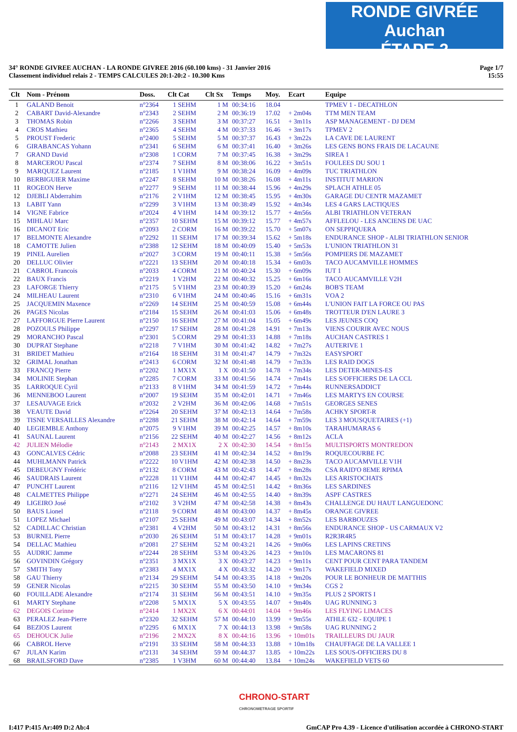RONDE GIVRÉE Auchan
ÉTAPE 2
34° RONDE GIVREE AUCHAN - LA RONDE GIVREE 2016 (60.100 kms) - 31 Janvier 2016
Classement individuel relais 2 - TEMPS CALCULES 20:1-20:2 - 10.300 Kms
Page 1/7
15:55
| Clt | Nom - Prénom | Doss. | Clt Cat | Clt Sx | Temps | Moy. | Ecart | Equipe |
| --- | --- | --- | --- | --- | --- | --- | --- | --- |
| 1 | GALAND Benoit | n°2364 | 1 SEHM | 1 M | 00:34:16 | 18.04 | | TPMEV 1 - DECATHLON |
| 2 | CABART David-Alexandre | n°2343 | 2 SEHM | 2 M | 00:36:19 | 17.02 | + 2m04s | TTM MEN TEAM |
| 3 | THOMAS Robin | n°2266 | 3 SEHM | 3 M | 00:37:27 | 16.51 | + 3m11s | ASP MANAGEMENT - DJ DEM |
| 4 | CROS Mathieu | n°2365 | 4 SEHM | 4 M | 00:37:33 | 16.46 | + 3m17s | TPMEV 2 |
| 5 | PROUST Frederic | n°2400 | 5 SEHM | 5 M | 00:37:37 | 16.43 | + 3m22s | LA CAVE DE LAURENT |
| 6 | GIRABANCAS Yohann | n°2341 | 6 SEHM | 6 M | 00:37:41 | 16.40 | + 3m26s | LES GENS BONS FRAIS DE LACAUNE |
| 7 | GRAND David | n°2308 | 1 CORM | 7 M | 00:37:45 | 16.38 | + 3m29s | SIREA 1 |
| 8 | MARCEROU Pascal | n°2374 | 7 SEHM | 8 M | 00:38:06 | 16.22 | + 3m51s | FOULEES DU SOU 1 |
| 9 | MARQUEZ Laurent | n°2185 | 1 V1HM | 9 M | 00:38:24 | 16.09 | + 4m09s | TUC TRIATHLON |
| 10 | BERBIGUIER Maxime | n°2247 | 8 SEHM | 10 M | 00:38:26 | 16.08 | + 4m11s | INSTITUT MARION |
| 11 | ROGEON Herve | n°2277 | 9 SEHM | 11 M | 00:38:44 | 15.96 | + 4m29s | SPLACH ATHLE 05 |
| 12 | DJEBLI Abderrahim | n°2176 | 2 V1HM | 12 M | 00:38:45 | 15.95 | + 4m30s | GARAGE DU CENTR MAZAMET |
| 13 | LABIT Yann | n°2299 | 3 V1HM | 13 M | 00:38:49 | 15.92 | + 4m34s | LES 4 GARS LACTIQUES |
| 14 | VIGNE Fabrice | n°2024 | 4 V1HM | 14 M | 00:39:12 | 15.77 | + 4m56s | ALBI TRIATHLON VETERAN |
| 15 | MIHLAU Marc | n°2357 | 10 SEHM | 15 M | 00:39:12 | 15.77 | + 4m57s | AFFLELOU - LES ANCIENS DE UAC |
| 16 | DICANOT Eric | n°2093 | 2 CORM | 16 M | 00:39:22 | 15.70 | + 5m07s | ON SEPPIQUERA |
| 17 | BELMONTE Alexandre | n°2292 | 11 SEHM | 17 M | 00:39:34 | 15.62 | + 5m18s | ENDURANCE SHOP - ALBI TRIATHLON SENIOR |
| 18 | CAMOTTE Julien | n°2388 | 12 SEHM | 18 M | 00:40:09 | 15.40 | + 5m53s | L'UNION TRIATHLON 31 |
| 19 | PINEL Aurelien | n°2027 | 3 CORM | 19 M | 00:40:11 | 15.38 | + 5m56s | POMPIERS DE MAZAMET |
| 20 | DELLUC Olivier | n°2221 | 13 SEHM | 20 M | 00:40:18 | 15.34 | + 6m03s | TACO AUCAMVILLE HOMMES |
| 21 | CABROL Francois | n°2033 | 4 CORM | 21 M | 00:40:24 | 15.30 | + 6m09s | IUT 1 |
| 22 | BAUX Francis | n°2219 | 1 V2HM | 22 M | 00:40:32 | 15.25 | + 6m16s | TACO AUCAMVILLE V2H |
| 23 | LAFORGE Thierry | n°2175 | 5 V1HM | 23 M | 00:40:39 | 15.20 | + 6m24s | BOB'S TEAM |
| 24 | MILHEAU Laurent | n°2310 | 6 V1HM | 24 M | 00:40:46 | 15.16 | + 6m31s | VOA 2 |
| 25 | JACQUEMIN Maxence | n°2269 | 14 SEHM | 25 M | 00:40:59 | 15.08 | + 6m44s | L'UNION FAIT LA FORCE OU PAS |
| 26 | PAGES Nicolas | n°2184 | 15 SEHM | 26 M | 00:41:03 | 15.06 | + 6m48s | TROTTEUR D'EN LAURE 3 |
| 27 | LAFFORGUE Pierre Laurent | n°2150 | 16 SEHM | 27 M | 00:41:04 | 15.05 | + 6m49s | LES JEUNES COQ |
| 28 | POZOULS Philippe | n°2297 | 17 SEHM | 28 M | 00:41:28 | 14.91 | + 7m13s | VIENS COURIR AVEC NOUS |
| 29 | MORANCHO Pascal | n°2301 | 5 CORM | 29 M | 00:41:33 | 14.88 | + 7m18s | AUCHAN CASTRES 1 |
| 30 | DUPRAT Stephane | n°2218 | 7 V1HM | 30 M | 00:41:42 | 14.82 | + 7m27s | AUTERIVE 1 |
| 31 | BRIDET Mathieu | n°2164 | 18 SEHM | 31 M | 00:41:47 | 14.79 | + 7m32s | EASYSPORT |
| 32 | GRIMAL Jonathan | n°2413 | 6 CORM | 32 M | 00:41:48 | 14.79 | + 7m33s | LES RAID DOGS |
| 33 | FRANCQ Pierre | n°2202 | 1 MX1X | 1 X | 00:41:50 | 14.78 | + 7m34s | LES DETER-MINES-ES |
| 34 | MOLINIE Stephan | n°2285 | 7 CORM | 33 M | 00:41:56 | 14.74 | + 7m41s | LES S/OFFICIERS DE LA CCL |
| 35 | LARROQUE Cyril | n°2133 | 8 V1HM | 34 M | 00:41:59 | 14.72 | + 7m44s | RUNNERSADDICT |
| 36 | MENNEBOO Laurent | n°2007 | 19 SEHM | 35 M | 00:42:01 | 14.71 | + 7m46s | LES MARTYS EN COURSE |
| 37 | LESAUVAGE Erick | n°2032 | 2 V2HM | 36 M | 00:42:06 | 14.68 | + 7m51s | GEORGES SENES |
| 38 | VEAUTE David | n°2264 | 20 SEHM | 37 M | 00:42:13 | 14.64 | + 7m58s | ACHKY SPORT-R |
| 39 | TISNE VERSAILLES Alexandre | n°2288 | 21 SEHM | 38 M | 00:42:14 | 14.64 | + 7m59s | LES 3 MOUSQUETAIRES (+1) |
| 40 | LEGIEMBLE Anthony | n°2075 | 9 V1HM | 39 M | 00:42:25 | 14.57 | + 8m10s | TARAHUMARAS 6 |
| 41 | SAUNAL Laurent | n°2156 | 22 SEHM | 40 M | 00:42:27 | 14.56 | + 8m12s | ACLA |
| 42 | JULIEN Mélodie | n°2143 | 2 MX1X | 2 X | 00:42:30 | 14.54 | + 8m15s | MULTISPORTS MONTREDON |
| 43 | GONCALVES Cédric | n°2088 | 23 SEHM | 41 M | 00:42:34 | 14.52 | + 8m19s | ROQUECOURBE FC |
| 44 | MUHLMANN Patrick | n°2222 | 10 V1HM | 42 M | 00:42:38 | 14.50 | + 8m23s | TACO AUCAMVILLE V1H |
| 45 | DEBEUGNY Frédéric | n°2132 | 8 CORM | 43 M | 00:42:43 | 14.47 | + 8m28s | CSA RAID'O 8EME RPIMA |
| 46 | SAUDRAIS Laurent | n°2228 | 11 V1HM | 44 M | 00:42:47 | 14.45 | + 8m32s | LES ARISTOCHATS |
| 47 | PUNCHT Laurent | n°2116 | 12 V1HM | 45 M | 00:42:51 | 14.42 | + 8m36s | LES SARDINES |
| 48 | CALMETTES Philippe | n°2271 | 24 SEHM | 46 M | 00:42:55 | 14.40 | + 8m39s | ASPF CASTRES |
| 49 | LIGEIRO José | n°2102 | 3 V2HM | 47 M | 00:42:58 | 14.38 | + 8m43s | CHALLENGE DU HAUT LANGUEDONC |
| 50 | BAUS Lionel | n°2118 | 9 CORM | 48 M | 00:43:00 | 14.37 | + 8m45s | ORANGE GIVREE |
| 51 | LOPEZ Michael | n°2107 | 25 SEHM | 49 M | 00:43:07 | 14.34 | + 8m52s | LES BARBOUZES |
| 52 | CADILLAC Christian | n°2381 | 4 V2HM | 50 M | 00:43:12 | 14.31 | + 8m56s | ENDURANCE SHOP - US CARMAUX V2 |
| 53 | BURNEL Pierre | n°2030 | 26 SEHM | 51 M | 00:43:17 | 14.28 | + 9m01s | R2R3R4R5 |
| 54 | DELLAC Mathieu | n°2081 | 27 SEHM | 52 M | 00:43:21 | 14.26 | + 9m06s | LES LAPINS CRETINS |
| 55 | AUDRIC Jamme | n°2244 | 28 SEHM | 53 M | 00:43:26 | 14.23 | + 9m10s | LES MACARONS 81 |
| 56 | GOVINDIN Grégory | n°2351 | 3 MX1X | 3 X | 00:43:27 | 14.23 | + 9m11s | CENT POUR CENT PARA TANDEM |
| 57 | SMITH Tony | n°2383 | 4 MX1X | 4 X | 00:43:32 | 14.20 | + 9m17s | WAKEFIELD MIXED |
| 58 | GAU Thierry | n°2134 | 29 SEHM | 54 M | 00:43:35 | 14.18 | + 9m20s | POUR LE BONHEUR DE MATTHIS |
| 59 | GENER Nicolas | n°2215 | 30 SEHM | 55 M | 00:43:50 | 14.10 | + 9m34s | CGS 2 |
| 60 | FOUILLADE Alexandre | n°2174 | 31 SEHM | 56 M | 00:43:51 | 14.10 | + 9m35s | PLUS 2 SPORTS I |
| 61 | MARTY Stephane | n°2208 | 5 MX1X | 5 X | 00:43:55 | 14.07 | + 9m40s | UAG RUNNING 3 |
| 62 | DEGOIS Corinne | n°2414 | 1 MX2X | 6 X | 00:44:01 | 14.04 | + 9m46s | LES FLYING LIMACES |
| 63 | PERALEZ Jean-Pierre | n°2320 | 32 SEHM | 57 M | 00:44:10 | 13.99 | + 9m55s | ATHLE 632 - EQUIPE 1 |
| 64 | BEZIOS Laurent | n°2295 | 6 MX1X | 7 X | 00:44:13 | 13.98 | + 9m58s | UAG RUNNING 2 |
| 65 | DEHOUCK Julie | n°2196 | 2 MX2X | 8 X | 00:44:16 | 13.96 | + 10m01s | TRAILLEURS DU JAUR |
| 66 | CABROL Herve | n°2191 | 33 SEHM | 58 M | 00:44:33 | 13.88 | + 10m18s | CHAUFFAGE DE LA VALLEE 1 |
| 67 | JULAN Karim | n°2131 | 34 SEHM | 59 M | 00:44:37 | 13.85 | + 10m22s | LES SOUS-OFFICIERS DU 8 |
| 68 | BRAILSFORD Dave | n°2385 | 1 V3HM | 60 M | 00:44:40 | 13.84 | + 10m24s | WAKEFIELD VETS 60 |
CHRONO-START
CHRONOMETRAGE SPORTIF
I:417 P:415 Ar:409 D:2 Ab:4 GmCAP Pro 4.39 - Licence d'utilisation accordée à CHRONO-START